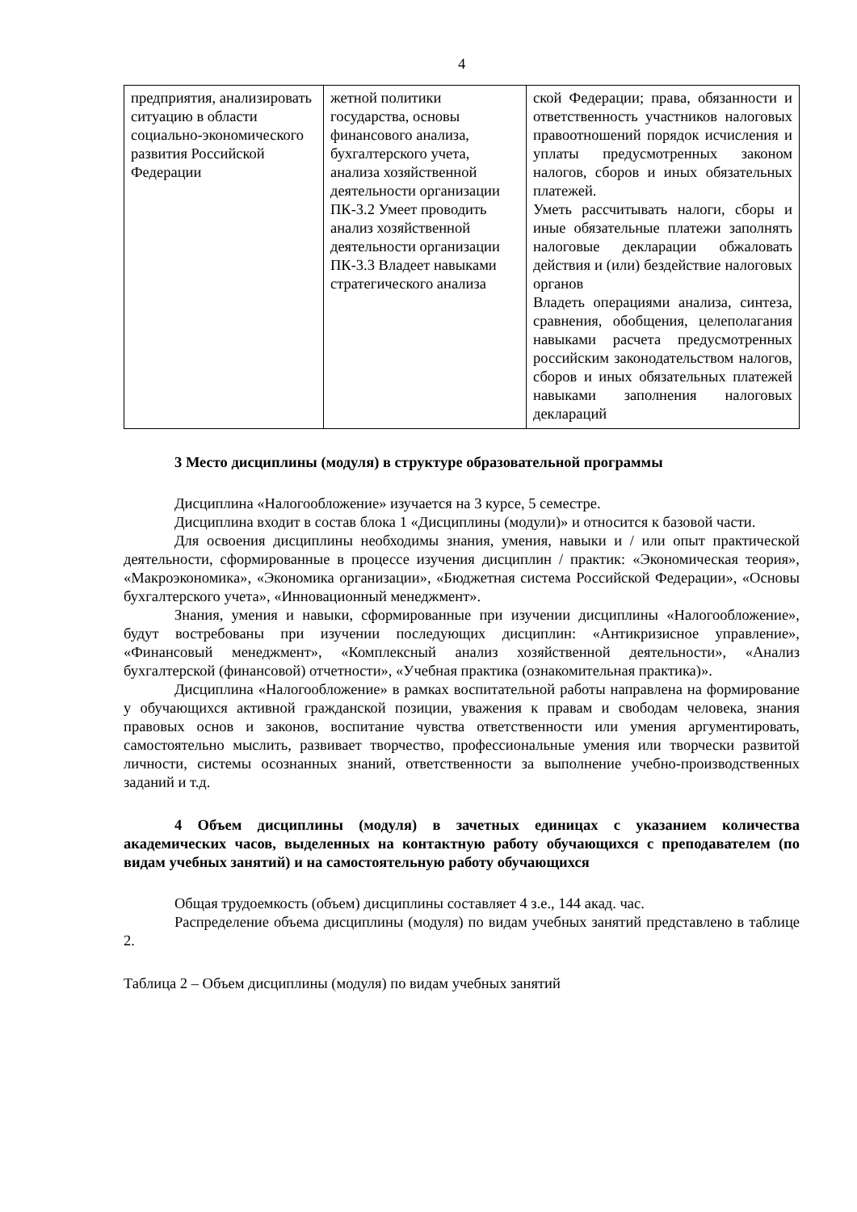4
| предприятия, анализировать ситуацию в области социально-экономического развития Российской Федерации | жетной политики государства, основы финансового анализа, бухгалтерского учета, анализа хозяйственной деятельности организации ПК-3.2 Умеет проводить анализ хозяйственной деятельности организации ПК-3.3 Владеет навыками стратегического анализа | ской Федерации; права, обязанности и ответственность участников налоговых правоотношений порядок исчисления и уплаты предусмотренных законом налогов, сборов и иных обязательных платежей. Уметь рассчитывать налоги, сборы и иные обязательные платежи заполнять налоговые декларации обжаловать действия и (или) бездействие налоговых органов Владеть операциями анализа, синтеза, сравнения, обобщения, целеполагания навыками расчета предусмотренных российским законодательством налогов, сборов и иных обязательных платежей навыками заполнения налоговых деклараций |
3 Место дисциплины (модуля) в структуре образовательной программы
Дисциплина «Налогообложение» изучается на 3 курсе, 5 семестре.
Дисциплина входит в состав блока 1 «Дисциплины (модули)» и относится к базовой части.
Для освоения дисциплины необходимы знания, умения, навыки и / или опыт практической деятельности, сформированные в процессе изучения дисциплин / практик: «Экономическая теория», «Макроэкономика», «Экономика организации», «Бюджетная система Российской Федерации», «Основы бухгалтерского учета», «Инновационный менеджмент».
Знания, умения и навыки, сформированные при изучении дисциплины «Налогообложение», будут востребованы при изучении последующих дисциплин: «Антикризисное управление», «Финансовый менеджмент», «Комплексный анализ хозяйственной деятельности», «Анализ бухгалтерской (финансовой) отчетности», «Учебная практика (ознакомительная практика)».
Дисциплина «Налогообложение» в рамках воспитательной работы направлена на формирование у обучающихся активной гражданской позиции, уважения к правам и свободам человека, знания правовых основ и законов, воспитание чувства ответственности или умения аргументировать, самостоятельно мыслить, развивает творчество, профессиональные умения или творчески развитой личности, системы осознанных знаний, ответственности за выполнение учебно-производственных заданий и т.д.
4 Объем дисциплины (модуля) в зачетных единицах с указанием количества академических часов, выделенных на контактную работу обучающихся с преподавателем (по видам учебных занятий) и на самостоятельную работу обучающихся
Общая трудоемкость (объем) дисциплины составляет 4 з.е., 144 акад. час.
Распределение объема дисциплины (модуля) по видам учебных занятий представлено в таблице 2.
Таблица 2 – Объем дисциплины (модуля) по видам учебных занятий